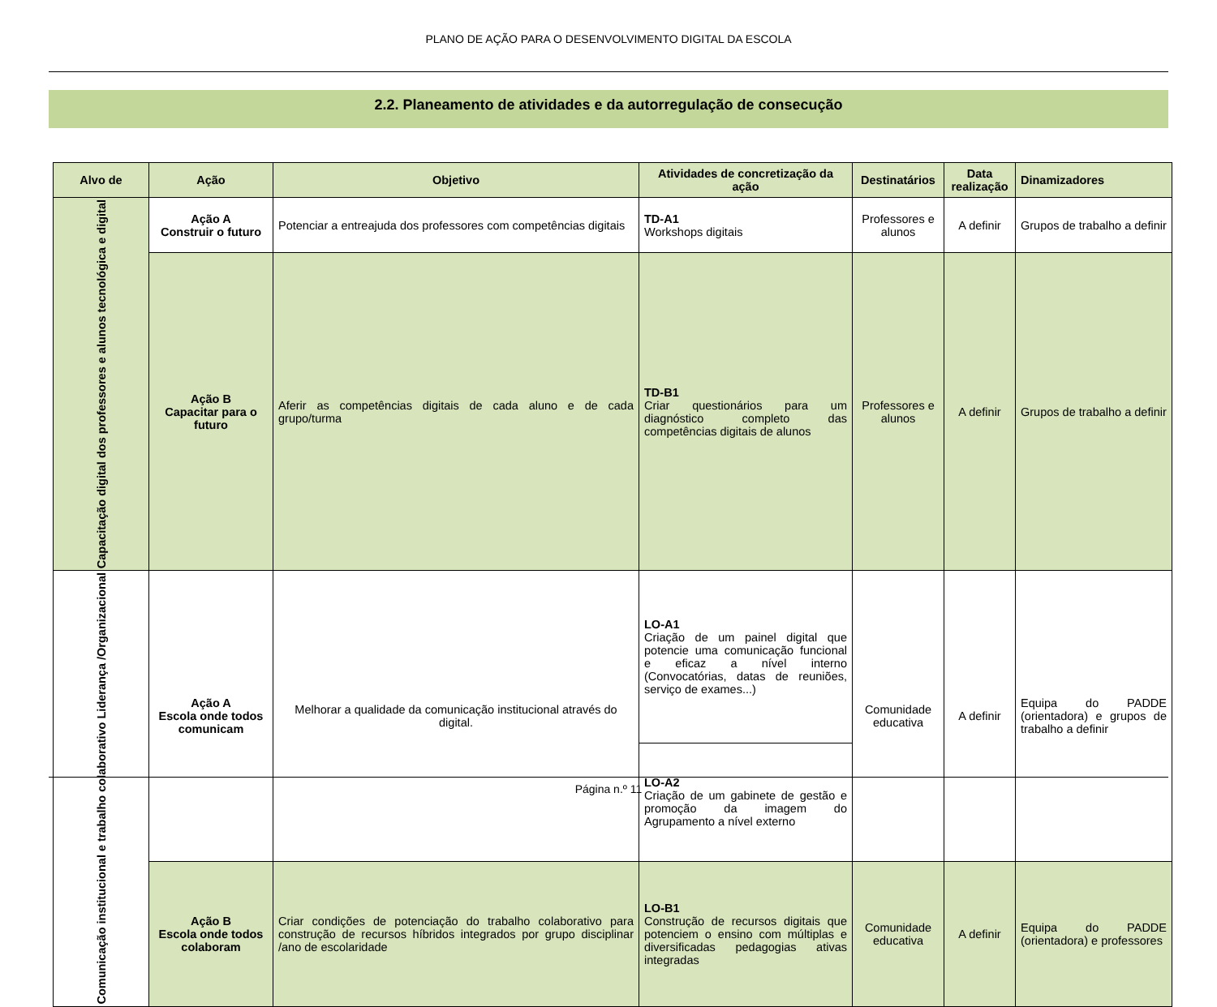PLANO DE AÇÃO PARA O DESENVOLVIMENTO DIGITAL DA ESCOLA
2.2. Planeamento de atividades e da autorregulação de consecução
| Alvo de | Ação | Objetivo | Atividades de concretização da ação | Destinatários | Data realização | Dinamizadores |
| --- | --- | --- | --- | --- | --- | --- |
| Capacitação digital dos professores e alunos tecnológica e digital | Ação A Construir o futuro | Potenciar a entreajuda dos professores com competências digitais | TD-A1 Workshops digitais | Professores e alunos | A definir | Grupos de trabalho a definir |
| | Ação B Capacitar para o futuro | Aferir as competências digitais de cada aluno e de cada grupo/turma | TD-B1 Criar questionários para um diagnóstico completo das competências digitais de alunos | Professores e alunos | A definir | Grupos de trabalho a definir |
| Comunicação institucional e trabalho colaborativo Liderança /Organizacional | Ação A Escola onde todos comunicam | Melhorar a qualidade da comunicação institucional através do digital. | LO-A1 Criação de um painel digital que potencie uma comunicação funcional e eficaz a nível interno (Convocatórias, datas de reuniões, serviço de exames...) | Comunidade educativa | A definir | Equipa do PADDE (orientadora) e grupos de trabalho a definir |
| | | | LO-A2 Criação de um gabinete de gestão e promoção da imagem do Agrupamento a nível externo | | | |
| | Ação B Escola onde todos colaboram | Criar condições de potenciação do trabalho colaborativo para construção de recursos híbridos integrados por grupo disciplinar /ano de escolaridade | LO-B1 Construção de recursos digitais que potenciem o ensino com múltiplas e diversificadas pedagogias ativas integradas | Comunidade educativa | A definir | Equipa do PADDE (orientadora) e professores |
Página n.º 11